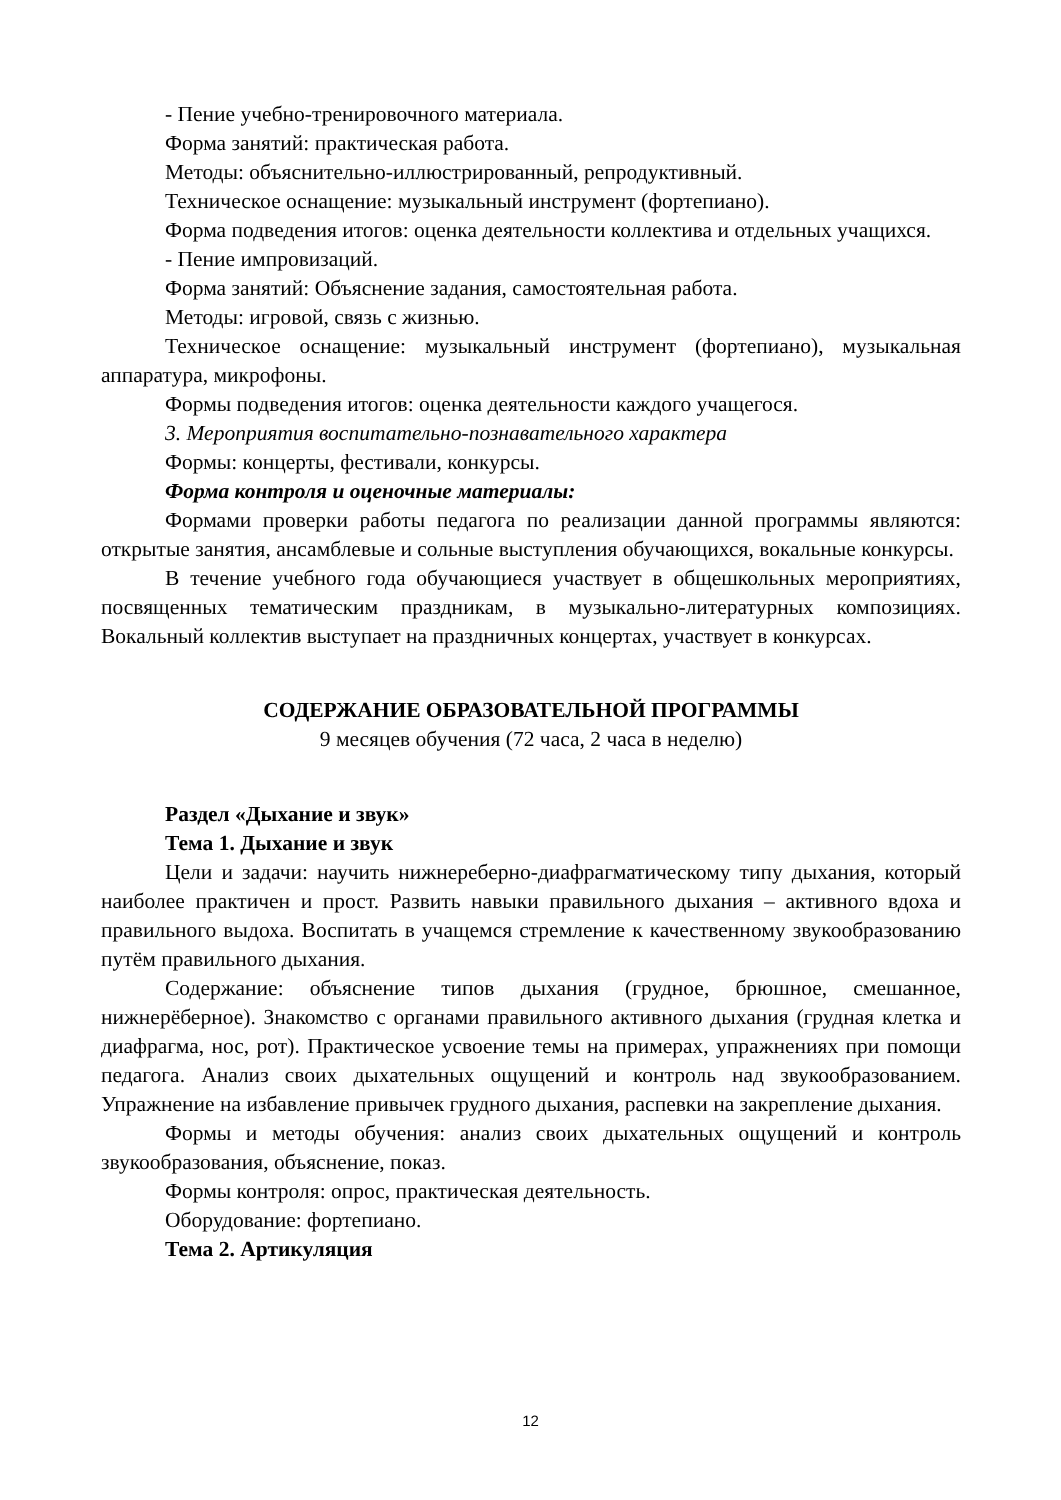- Пение учебно-тренировочного материала.
Форма занятий: практическая работа.
Методы: объяснительно-иллюстрированный, репродуктивный.
Техническое оснащение: музыкальный инструмент (фортепиано).
Форма подведения итогов: оценка деятельности коллектива и отдельных учащихся.
- Пение импровизаций.
Форма занятий: Объяснение задания, самостоятельная работа.
Методы: игровой, связь с жизнью.
Техническое оснащение: музыкальный инструмент (фортепиано), музыкальная аппаратура, микрофоны.
Формы подведения итогов: оценка деятельности каждого учащегося.
3. Мероприятия воспитательно-познавательного характера
Формы: концерты, фестивали, конкурсы.
Форма контроля и оценочные материалы:
Формами проверки работы педагога по реализации данной программы являются: открытые занятия, ансамблевые и сольные выступления обучающихся, вокальные конкурсы.
В течение учебного года обучающиеся участвует в общешкольных мероприятиях, посвященных тематическим праздникам, в музыкально-литературных композициях. Вокальный коллектив выступает на праздничных концертах, участвует в конкурсах.
СОДЕРЖАНИЕ ОБРАЗОВАТЕЛЬНОЙ ПРОГРАММЫ
9 месяцев обучения (72 часа, 2 часа в неделю)
Раздел «Дыхание и звук»
Тема 1. Дыхание и звук
Цели и задачи: научить нижнереберно-диафрагматическому типу дыхания, который наиболее практичен и прост. Развить навыки правильного дыхания – активного вдоха и правильного выдоха. Воспитать в учащемся стремление к качественному звукообразованию путём правильного дыхания.
Содержание: объяснение типов дыхания (грудное, брюшное, смешанное, нижнерёберное). Знакомство с органами правильного активного дыхания (грудная клетка и диафрагма, нос, рот). Практическое усвоение темы на примерах, упражнениях при помощи педагога. Анализ своих дыхательных ощущений и контроль над звукообразованием. Упражнение на избавление привычек грудного дыхания, распевки на закрепление дыхания.
Формы и методы обучения: анализ своих дыхательных ощущений и контроль звукообразования, объяснение, показ.
Формы контроля: опрос, практическая деятельность.
Оборудование: фортепиано.
Тема 2. Артикуляция
12